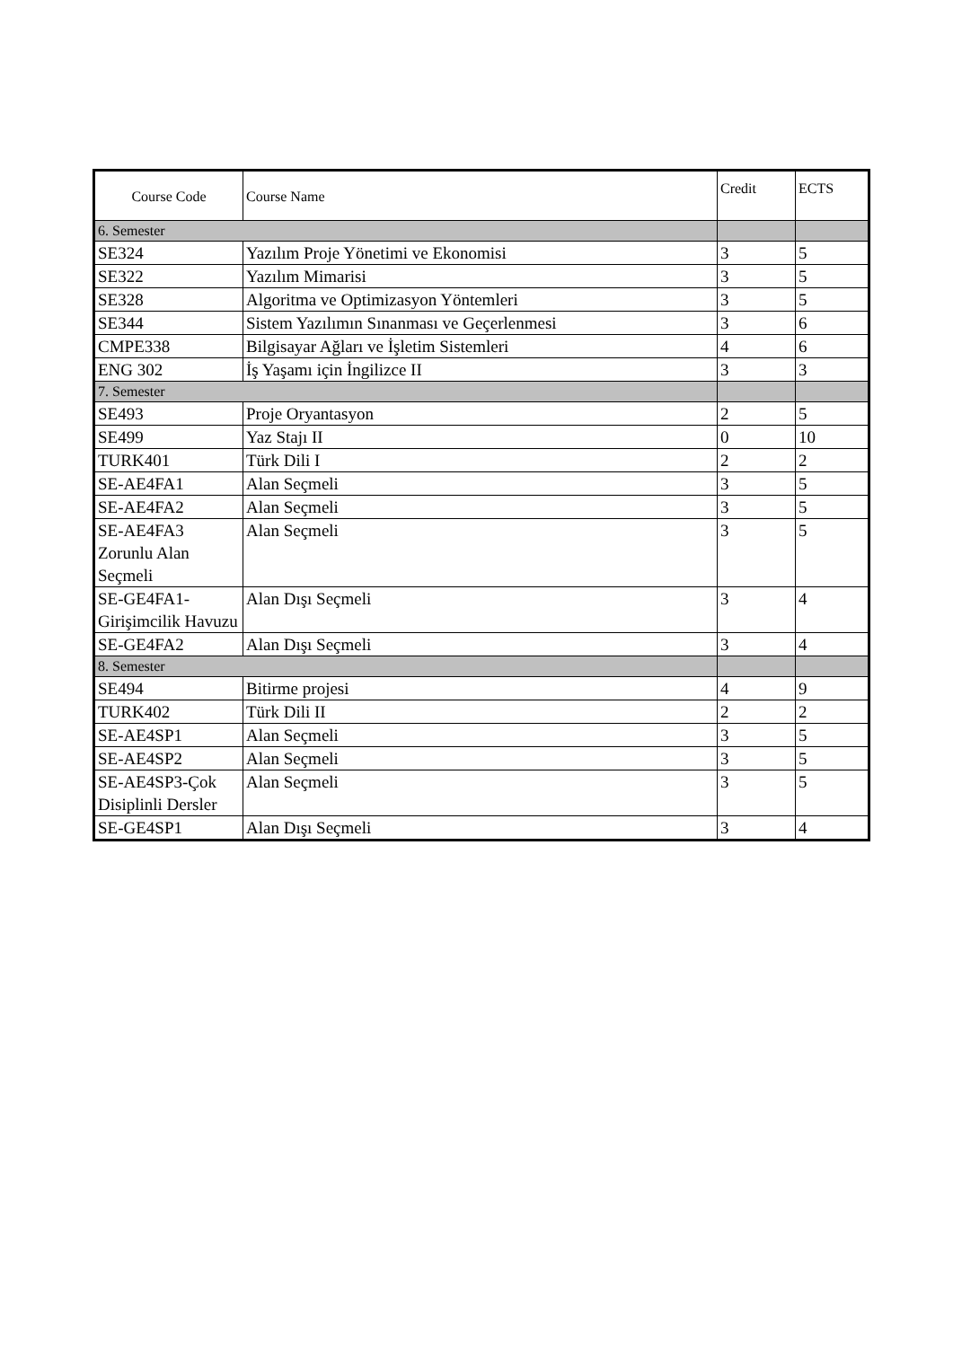| Course Code | Course Name | Credit | ECTS |
| --- | --- | --- | --- |
| 6. Semester | | | |
| SE324 | Yazılım Proje Yönetimi ve Ekonomisi | 3 | 5 |
| SE322 | Yazılım Mimarisi | 3 | 5 |
| SE328 | Algoritma ve Optimizasyon Yöntemleri | 3 | 5 |
| SE344 | Sistem Yazılımın Sınanması ve Geçerlenmesi | 3 | 6 |
| CMPE338 | Bilgisayar Ağları ve İşletim Sistemleri | 4 | 6 |
| ENG 302 | İş Yaşamı için İngilizce II | 3 | 3 |
| 7. Semester | | | |
| SE493 | Proje Oryantasyon | 2 | 5 |
| SE499 | Yaz Stajı II | 0 | 10 |
| TURK401 | Türk Dili I | 2 | 2 |
| SE-AE4FA1 | Alan Seçmeli | 3 | 5 |
| SE-AE4FA2 | Alan Seçmeli | 3 | 5 |
| SE-AE4FA3 Zorunlu Alan Seçmeli | Alan Seçmeli | 3 | 5 |
| SE-GE4FA1-Girişimcilik Havuzu | Alan Dışı Seçmeli | 3 | 4 |
| SE-GE4FA2 | Alan Dışı Seçmeli | 3 | 4 |
| 8. Semester | | | |
| SE494 | Bitirme projesi | 4 | 9 |
| TURK402 | Türk Dili II | 2 | 2 |
| SE-AE4SP1 | Alan Seçmeli | 3 | 5 |
| SE-AE4SP2 | Alan Seçmeli | 3 | 5 |
| SE-AE4SP3-Çok Disiplinli Dersler | Alan Seçmeli | 3 | 5 |
| SE-GE4SP1 | Alan Dışı Seçmeli | 3 | 4 |